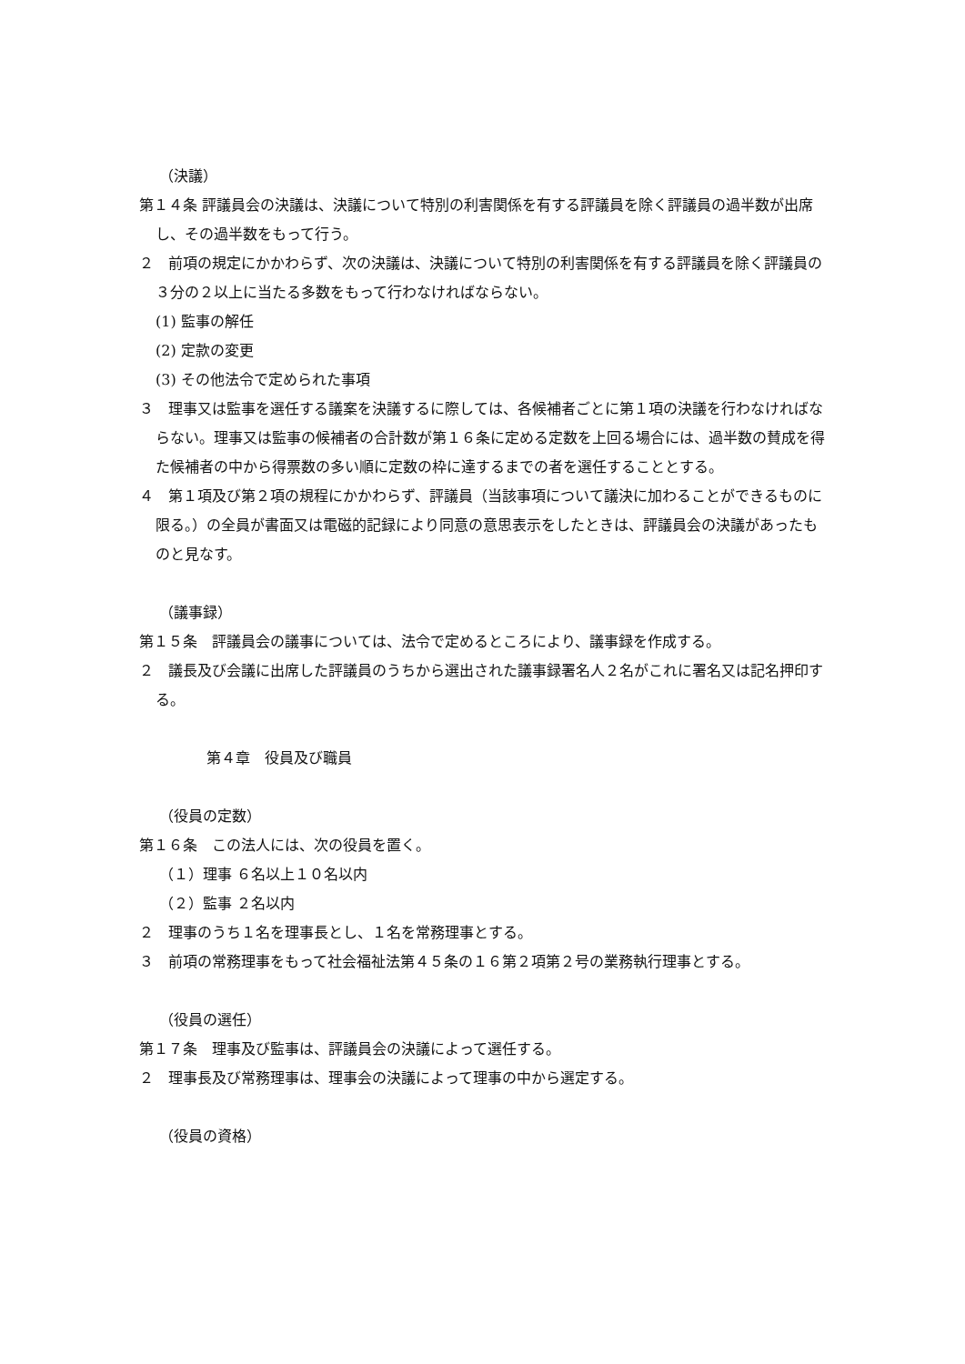（決議）
第１４条 評議員会の決議は、決議について特別の利害関係を有する評議員を除く評議員の過半数が出席し、その過半数をもって行う。
２　前項の規定にかかわらず、次の決議は、決議について特別の利害関係を有する評議員を除く評議員の３分の２以上に当たる多数をもって行わなければならない。
(1) 監事の解任
(2) 定款の変更
(3) その他法令で定められた事項
３　理事又は監事を選任する議案を決議するに際しては、各候補者ごとに第１項の決議を行わなければならない。理事又は監事の候補者の合計数が第１６条に定める定数を上回る場合には、過半数の賛成を得た候補者の中から得票数の多い順に定数の枠に達するまでの者を選任することとする。
４　第１項及び第２項の規程にかかわらず、評議員（当該事項について議決に加わることができるものに限る。）の全員が書面又は電磁的記録により同意の意思表示をしたときは、評議員会の決議があったものと見なす。
（議事録）
第１５条　評議員会の議事については、法令で定めるところにより、議事録を作成する。
２　議長及び会議に出席した評議員のうちから選出された議事録署名人２名がこれに署名又は記名押印する。
第４章　役員及び職員
（役員の定数）
第１６条　この法人には、次の役員を置く。
（１）理事 ６名以上１０名以内
（２）監事 ２名以内
２　理事のうち１名を理事長とし、１名を常務理事とする。
３　前項の常務理事をもって社会福祉法第４５条の１６第２項第２号の業務執行理事とする。
（役員の選任）
第１７条　理事及び監事は、評議員会の決議によって選任する。
２　理事長及び常務理事は、理事会の決議によって理事の中から選定する。
（役員の資格）